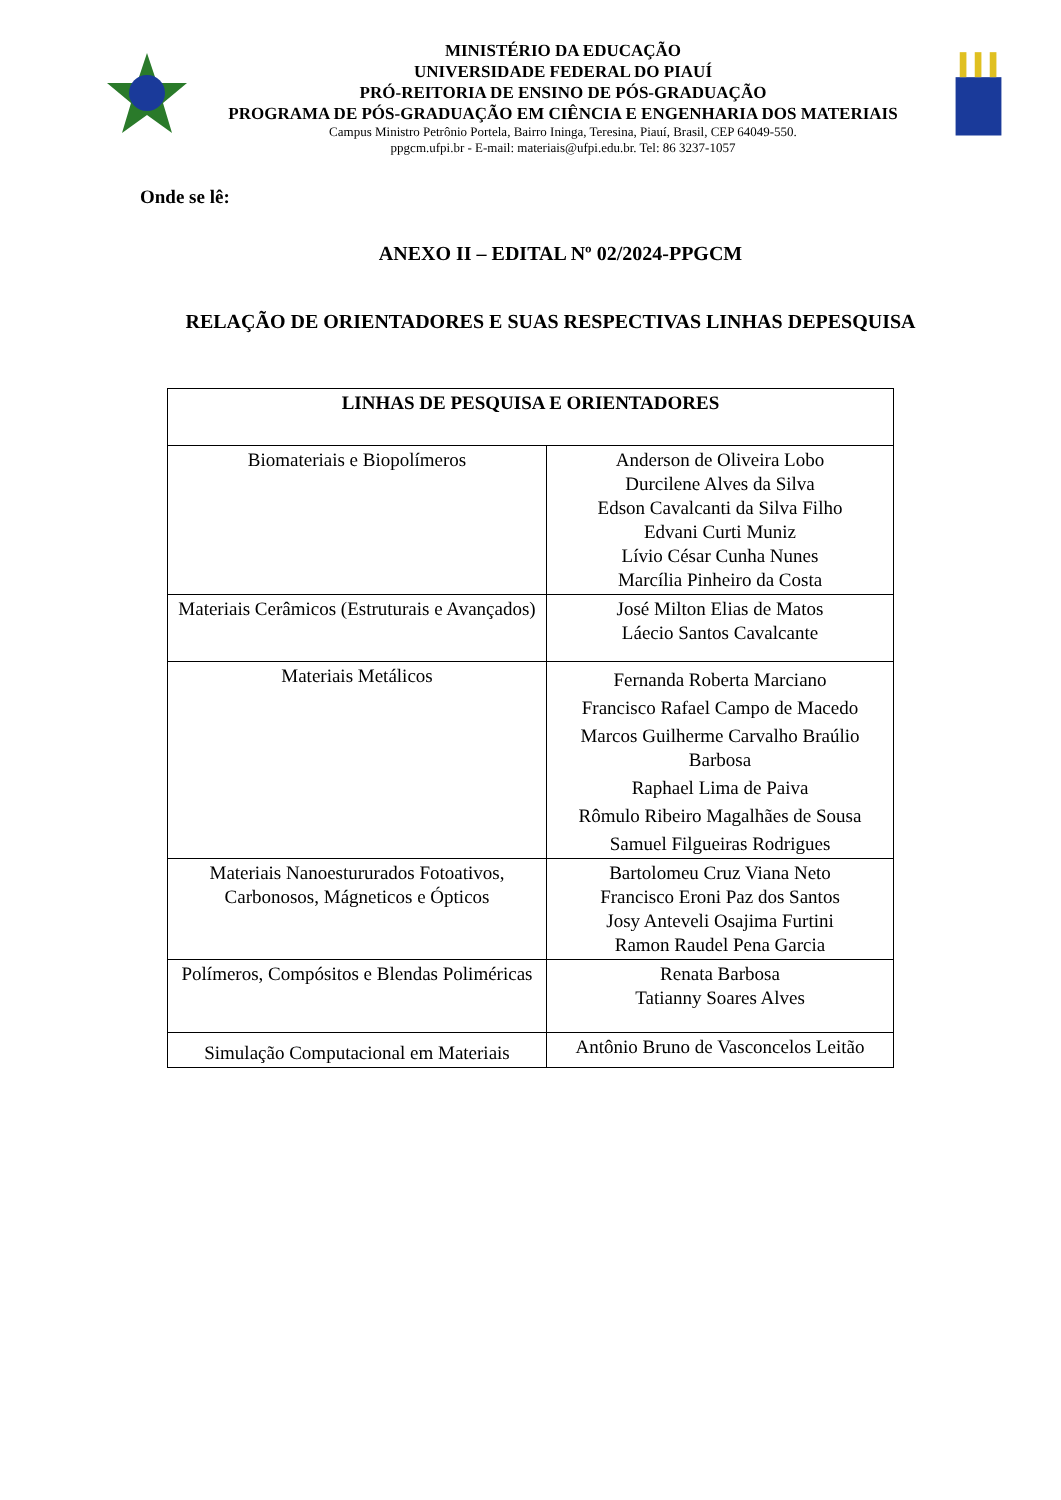MINISTÉRIO DA EDUCAÇÃO
UNIVERSIDADE FEDERAL DO PIAUÍ
PRÓ-REITORIA DE ENSINO DE PÓS-GRADUAÇÃO
PROGRAMA DE PÓS-GRADUAÇÃO EM CIÊNCIA E ENGENHARIA DOS MATERIAIS
Campus Ministro Petrônio Portela, Bairro Ininga, Teresina, Piauí, Brasil, CEP 64049-550.
ppgcm.ufpi.br - E-mail: materiais@ufpi.edu.br. Tel: 86 3237-1057
Onde se lê:
ANEXO II – EDITAL Nº 02/2024-PPGCM
RELAÇÃO DE ORIENTADORES E SUAS RESPECTIVAS LINHAS DEPESQUISA
| LINHAS DE PESQUISA E ORIENTADORES | |
| --- | --- |
| Biomateriais e Biopolímeros | Anderson de Oliveira Lobo Durcilene Alves da Silva Edson Cavalcanti da Silva Filho Edvani Curti Muniz Lívio César Cunha Nunes Marcília Pinheiro da Costa |
| Materiais Cerâmicos (Estruturais e Avançados) | José Milton Elias de Matos Láecio Santos Cavalcante |
| Materiais Metálicos | Fernanda Roberta Marciano Francisco Rafael Campo de Macedo Marcos Guilherme Carvalho Braúlio Barbosa Raphael Lima de Paiva Rômulo Ribeiro Magalhães de Sousa Samuel Filgueiras Rodrigues |
| Materiais Nanoestururados Fotoativos, Carbonosos, Mágneticos e Ópticos | Bartolomeu Cruz Viana Neto Francisco Eroni Paz dos Santos Josy Anteveli Osajima Furtini Ramon Raudel Pena Garcia |
| Polímeros, Compósitos e Blendas Poliméricas | Renata Barbosa Tatianny Soares Alves |
| Simulação Computacional em Materiais | Antônio Bruno de Vasconcelos Leitão |